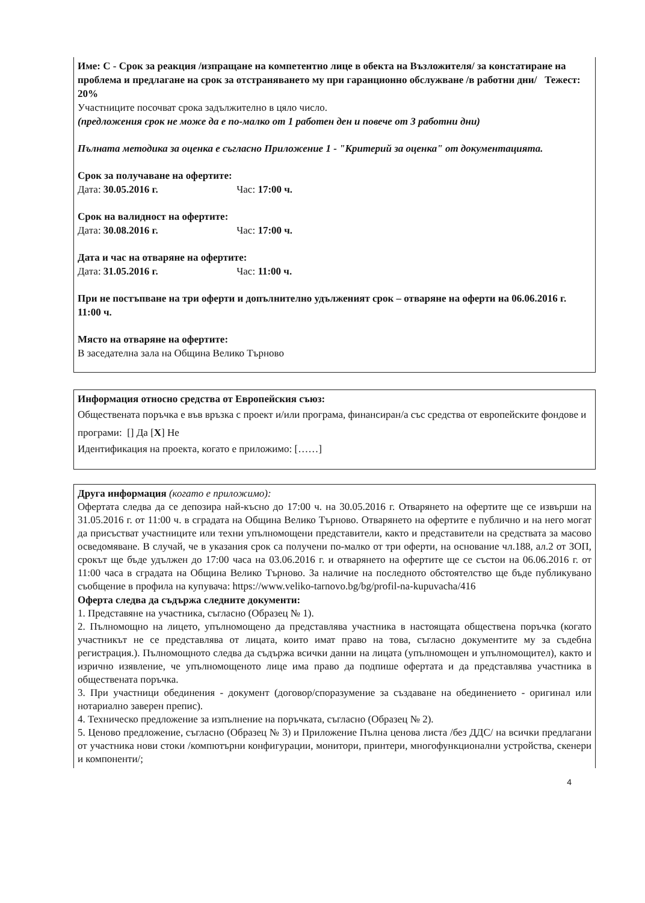Име: С - Срок за реакция /изпращане на компетентно лице в обекта на Възложителя/ за констатиране на проблема и предлагане на срок за отстраняването му при гаранционно обслужване /в работни дни/ Тежест: 20%
Участниците посочват срока задължително в цяло число.
(предложения срок не може да е по-малко от 1 работен ден и повече от 3 работни дни)
Пълната методика за оценка е съгласно Приложение 1 - "Критерий за оценка" от документацията.
Срок за получаване на офертите:
Дата: 30.05.2016 г. Час: 17:00 ч.
Срок на валидност на офертите:
Дата: 30.08.2016 г. Час: 17:00 ч.
Дата и час на отваряне на офертите:
Дата: 31.05.2016 г. Час: 11:00 ч.
При не постъпване на три оферти и допълнително удълженият срок – отваряне на оферти на 06.06.2016 г. 11:00 ч.
Място на отваряне на офертите:
В заседателна зала на Община Велико Търново
Информация относно средства от Европейския съюз:
Обществената поръчка е във връзка с проект и/или програма, финансиран/а със средства от европейските фондове и програми: [] Да [X] Не
Идентификация на проекта, когато е приложимо: [……]
Друга информация (когато е приложимо):
Офертата следва да се депозира най-късно до 17:00 ч. на 30.05.2016 г. Отварянето на офертите ще се извърши на 31.05.2016 г. от 11:00 ч. в сградата на Община Велико Търново. Отварянето на офертите е публично и на него могат да присъстват участниците или техни упълномощени представители, както и представители на средствата за масово осведомяване. В случай, че в указания срок са получени по-малко от три оферти, на основание чл.188, ал.2 от ЗОП, срокът ще бъде удължен до 17:00 часа на 03.06.2016 г. и отварянето на офертите ще се състои на 06.06.2016 г. от 11:00 часа в сградата на Община Велико Търново. За наличие на последното обстоятелство ще бъде публикувано съобщение в профила на купувача: https://www.veliko-tarnovo.bg/bg/profil-na-kupuvacha/416
Оферта следва да съдържа следните документи:
1. Представяне на участника, съгласно (Образец № 1).
2. Пълномощно на лицето, упълномощено да представлява участника в настоящата обществена поръчка (когато участникът не се представлява от лицата, които имат право на това, съгласно документите му за съдебна регистрация.). Пълномощното следва да съдържа всички данни на лицата (упълномощен и упълномощител), както и изрично изявление, че упълномощеното лице има право да подпише офертата и да представлява участника в обществената поръчка.
3. При участници обединения - документ (договор/споразумение за създаване на обединението - оригинал или нотариално заверен препис).
4. Техническо предложение за изпълнение на поръчката, съгласно (Образец № 2).
5. Ценово предложение, съгласно (Образец № 3) и Приложение Пълна ценова листа /без ДДС/ на всички предлагани от участника нови стоки /компютърни конфигурации, монитори, принтери, многофункционални устройства, скенери и компоненти/;
4